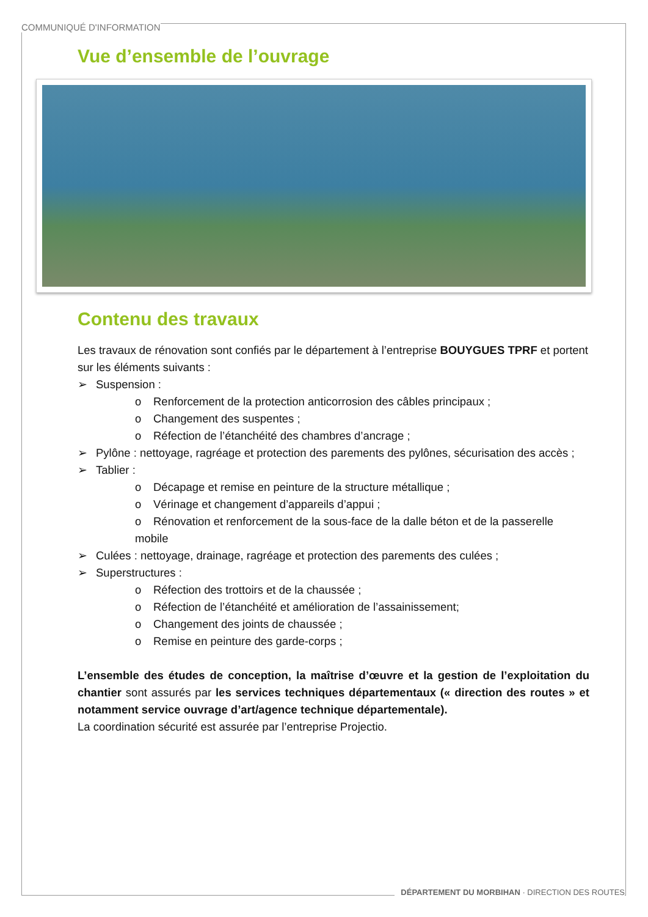COMMUNIQUÉ D'INFORMATION
Vue d’ensemble de l’ouvrage
Contenu des travaux
Les travaux de rénovation sont confiés par le département à l’entreprise BOUYGUES TPRF et portent sur les éléments suivants :
➢ Suspension :
o Renforcement de la protection anticorrosion des câbles principaux ;
o Changement des suspentes ;
o Réfection de l’étanchéité des chambres d’ancrage ;
➢ Pylône : nettoyage, ragréage et protection des parements des pylônes, sécurisation des accès ;
➢ Tablier :
o Décapage et remise en peinture de la structure métallique ;
o Vérinage et changement d’appareils d’appui ;
o Rénovation et renforcement de la sous-face de la dalle béton et de la passerelle mobile
➢ Culées : nettoyage, drainage, ragréage et protection des parements des culées ;
➢ Superstructures :
o Réfection des trottoirs et de la chaussée ;
o Réfection de l’étanchéité et amélioration de l’assainissement;
o Changement des joints de chaussée ;
o Remise en peinture des garde-corps ;
L’ensemble des études de conception, la maîtrise d’œuvre et la gestion de l’exploitation du chantier sont assurés par les services techniques départementaux (« direction des routes » et notamment service ouvrage d’art/agence technique départementale).
La coordination sécurité est assurée par l’entreprise Projectio.
DÉPARTEMENT DU MORBIHAN · DIRECTION DES ROUTES